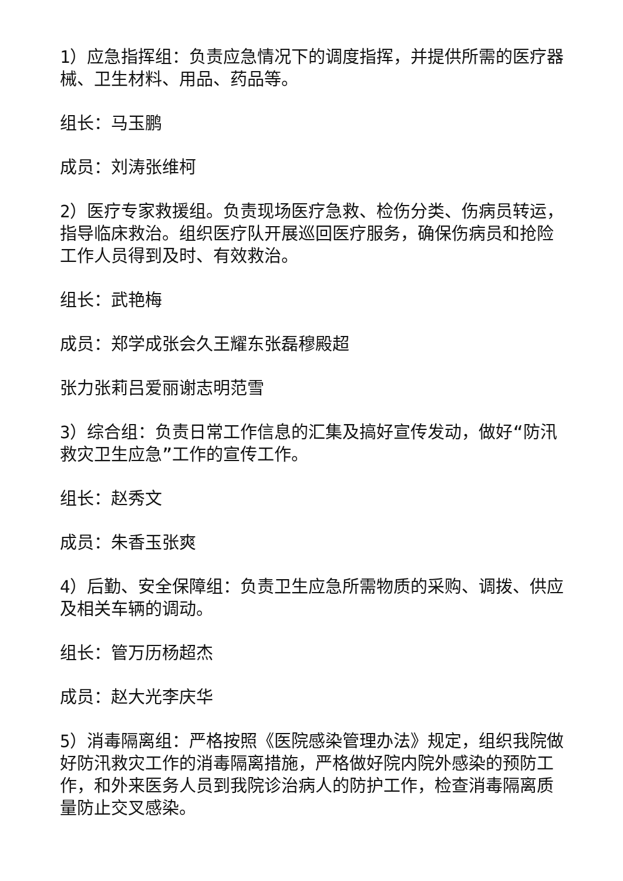1）应急指挥组：负责应急情况下的调度指挥，并提供所需的医疗器械、卫生材料、用品、药品等。
组长：马玉鹏
成员：刘涛张维柯
2）医疗专家救援组。负责现场医疗急救、检伤分类、伤病员转运，指导临床救治。组织医疗队开展巡回医疗服务，确保伤病员和抢险工作人员得到及时、有效救治。
组长：武艳梅
成员：郑学成张会久王耀东张磊穆殿超
张力张莉吕爱丽谢志明范雪
3）综合组：负责日常工作信息的汇集及搞好宣传发动，做好“防汛救灾卫生应急”工作的宣传工作。
组长：赵秀文
成员：朱香玉张爽
4）后勤、安全保障组：负责卫生应急所需物质的采购、调拨、供应及相关车辆的调动。
组长：管万历杨超杰
成员：赵大光李庆华
5）消毒隔离组：严格按照《医院感染管理办法》规定，组织我院做好防汛救灾工作的消毒隔离措施，严格做好院内院外感染的预防工作，和外来医务人员到我院诊治病人的防护工作，检查消毒隔离质量防止交叉感染。